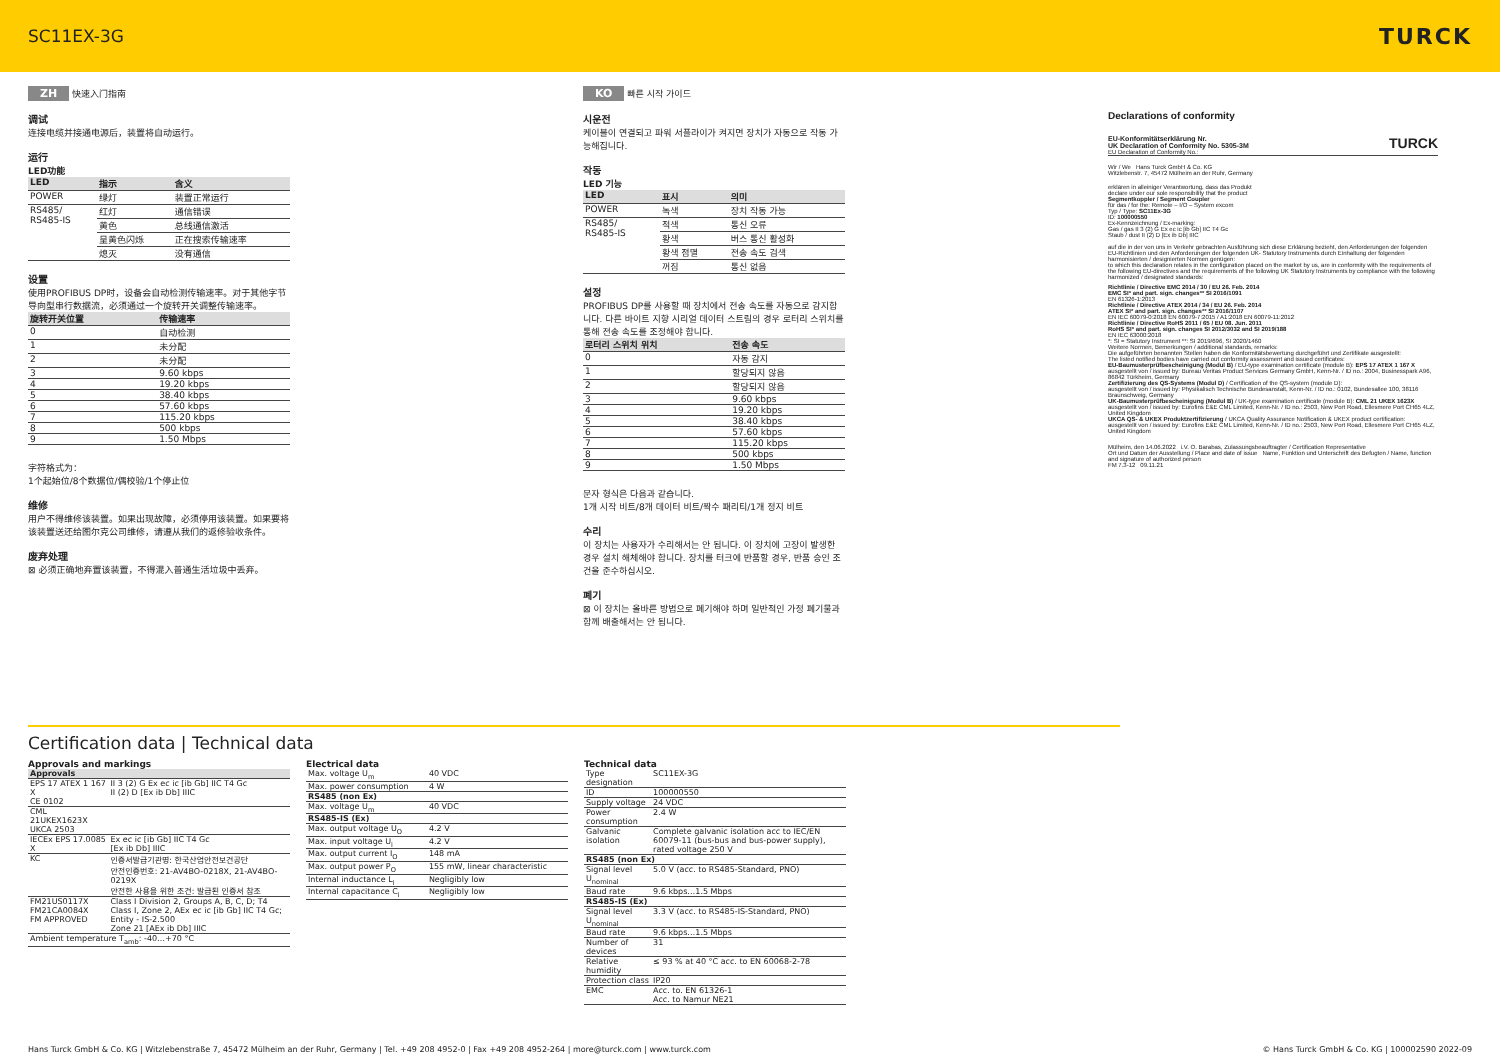SC11EX-3G TURCK
ZH 快速入门指南
调试
连接电缆并接通电源后，装置将自动运行。
运行
LED功能
| LED | 指示 | 含义 |
| --- | --- | --- |
| POWER | 绿灯 | 装置正常运行 |
| RS485/ RS485-IS | 红灯 | 通信错误 |
| | 黄色 | 总线通信激活 |
| | 呈黄色闪烁 | 正在搜索传输速率 |
| | 熄灭 | 没有通信 |
设置
使用PROFIBUS DP时，设备会自动检测传输速率。对于其他字节导向型串行数据流，必须通过一个旋转开关调整传输速率。
| 旋转开关位置 | 传输速率 |
| --- | --- |
| 0 | 自动检测 |
| 1 | 未分配 |
| 2 | 未分配 |
| 3 | 9.60 kbps |
| 4 | 19.20 kbps |
| 5 | 38.40 kbps |
| 6 | 57.60 kbps |
| 7 | 115.20 kbps |
| 8 | 500 kbps |
| 9 | 1.50 Mbps |
字符格式为：
1个起始位/8个数据位/偶校验/1个停止位
维修
用户不得维修该装置。如果出现故障，必须停用该装置。如果要将该装置送还给图尔克公司维修，请遵从我们的返修验收条件。
废弃处理
⊠ 必须正确地弃置该装置，不得混入普通生活垃圾中丢弃。
KO 빠른 시작 가이드
시운전
케이블이 연결되고 파워 서플라이가 켜지면 장치가 자동으로 작동 가능해집니다.
작동
LED 기능
| LED | 표시 | 의미 |
| --- | --- | --- |
| POWER | 녹색 | 장치 작동 가능 |
| RS485/ RS485-IS | 적색 | 통신 오류 |
| | 황색 | 버스 통신 활성화 |
| | 황색 점멸 | 전송 속도 검색 |
| | 꺼짐 | 통신 없음 |
설정
PROFIBUS DP를 사용할 때 장치에서 전송 속도를 자동으로 감지합니다. 다른 바이트 지향 시리얼 데이터 스트림의 경우 로터리 스위치를 통해 전송 속도를 조정해야 합니다.
| 로터리 스위치 위치 | 전송 속도 |
| --- | --- |
| 0 | 자동 감지 |
| 1 | 할당되지 않음 |
| 2 | 할당되지 않음 |
| 3 | 9.60 kbps |
| 4 | 19.20 kbps |
| 5 | 38.40 kbps |
| 6 | 57.60 kbps |
| 7 | 115.20 kbps |
| 8 | 500 kbps |
| 9 | 1.50 Mbps |
문자 형식은 다음과 같습니다.
1개 시작 비트/8개 데이터 비트/짝수 패리티/1개 정지 비트
수리
이 장치는 사용자가 수리해서는 안 됩니다. 이 장치에 고장이 발생한 경우 설치 해체해야 합니다. 장치를 터크에 반품할 경우, 반품 승인 조건을 준수하십시오.
폐기
⊠ 이 장치는 올바른 방법으로 폐기해야 하며 일반적인 가정 폐기물과 함께 배출해서는 안 됩니다.
Declarations of conformity
EU-Konformitätserklärung Nr.
UK Declaration of Conformity No. 5305-3M
EU Declaration of Conformity No.:
TURCK
Wir / We Hans Turck GmbH & Co. KG
Witzlebenstr. 7, 45472 Mülheim an der Ruhr, Germany
erklären in alleiniger Verantwortung, dass das Produkt
declare under our sole responsibility that the product
Segmentkoppler / Segment Coupler
für das / for the: Remote – I/O – System excom
Typ / Type: SC11Ex-3G
ID: 100000550
Ex-Kennzeichnung / Ex-marking:
Gas / gas II 3 (2) G Ex ec ic [ib Gb] IIC T4 Gc
Staub / dust II (2) D [Ex ib Db] IIIC
auf die in der von uns in Verkehr gebrachten Ausführung sich diese Erklärung bezieht, den Anforderungen der folgenden EU-Richtlinien und den Anforderungen der folgenden UK- Statutory Instruments durch Einhaltung der folgenden harmonisierten / designierten Normen genügen:
to which this declaration relates in the configuration placed on the market by us, are in conformity with the requirements of the following EU-directives and the requirements of the following UK Statutory Instruments by compliance with the following harmonized / designated standards:
Richtlinie / Directive EMC 2014 / 30 / EU 26. Feb. 2014
EMC SI* and part. sign. changes** SI 2016/1091
EN 61326-1:2013
Richtlinie / Directive ATEX 2014 / 34 / EU 26. Feb. 2014
ATEX SI* and part. sign. changes** SI 2016/1107
EN IEC 60079-0:2018 EN 60079-7:2015 / A1:2018 EN 60079-11:2012
Richtlinie / Directive RoHS 2011 / 65 / EU 08. Jun. 2011
RoHS SI* and part. sign. changes SI 2012/3032 and SI 2019/188
EN IEC 63000:2018
*: SI = Statutory Instrument **: SI 2019/696, SI 2020/1460
Weitere Normen, Bemerkungen / additional standards, remarks:
Die aufgeführten benannten Stellen haben die Konformitätsbewertung durchgeführt und Zertifikate ausgestellt:
The listed notified bodies have carried out conformity assessment and issued certificates:
EU-Baumusterprüfbescheinigung (Modul B) / EU-type examination certificate (module B): EPS 17 ATEX 1 167 X
ausgestellt von / issued by: Bureau Veritas Product Services Germany GmbH, Kenn-Nr. / ID no.: 2004, Businesspark A96, 86842 Türkheim, Germany
Zertifizierung des QS-Systems (Modul D) / Certification of the QS-system (module D):
ausgestellt von / issued by: Physikalisch Technische Bundesanstalt, Kenn-Nr. / ID no.: 0102, Bundesallee 100, 38116 Braunschweig, Germany
UK-Baumusterprüfbescheinigung (Modul B) / UK-type examination certificate (module B): CML 21 UKEX 1623X
ausgestellt von / issued by: Eurofins E&E CML Limited, Kenn-Nr. / ID no.: 2503, New Port Road, Ellesmere Port CH65 4LZ, United Kingdom
UKCA QS- & UKEX Produktzertifizierung / UKCA Quality Assurance Notification & UKEX product certification:
ausgestellt von / issued by: Eurofins E&E CML Limited, Kenn-Nr. / ID no.: 2503, New Port Road, Ellesmere Port CH65 4LZ, United Kingdom
Mülheim, den 14.06.2022 i.V. O. Barabas, Zulassungsbeauftragter / Certification Representative
Ort und Datum der Ausstellung / Place and date of issue Name, Funktion und Unterschrift des Befugten / Name, function and signature of authorized person
FM 7.3-12 09.11.21
Certification data | Technical data
Approvals and markings
| Approvals | |
| --- | --- |
| EPS 17 ATEX 1 167 X CE 0102 | II 3 (2) G Ex ec ic [ib Gb] IIC T4 Gc II (2) D [Ex ib Db] IIIC |
| CML 21UKEX1623X UKCA 2503 | |
| IECEx EPS 17.0085 X | Ex ec ic [ib Gb] IIC T4 Gc [Ex ib Db] IIIC |
| KC | 인증서발급기관명: 한국산업안전보건공단 안전인증번호: 21-AV4BO-0218X, 21-AV4BO-0219X 안전한 사용을 위한 조건: 발급된 인증서 참조 |
| FM21US0117X FM21CA0084X FM APPROVED | Class I Division 2, Groups A, B, C, D; T4 Class I, Zone 2, AEx ec ic [ib Gb] IIC T4 Gc; Entity - IS-2.500 Zone 21 [AEx ib Db] IIIC |
| Ambient temperature T<sub>amb</sub>: -40…+70 °C | |
Electrical data
| Max. voltage U<sub>m</sub> | 40 VDC |
| Max. power consumption | 4 W |
| RS485 (non Ex) | |
| Max. voltage U<sub>m</sub> | 40 VDC |
| RS485-IS (Ex) | |
| Max. output voltage U<sub>O</sub> | 4.2 V |
| Max. input voltage U<sub>i</sub> | 4.2 V |
| Max. output current I<sub>O</sub> | 148 mA |
| Max. output power P<sub>O</sub> | 155 mW, linear characteristic |
| Internal inductance L<sub>i</sub> | Negligibly low |
| Internal capacitance C<sub>i</sub> | Negligibly low |
Technical data
| Type designation | SC11EX-3G |
| ID | 100000550 |
| Supply voltage | 24 VDC |
| Power consumption | 2.4 W |
| Galvanic isolation | Complete galvanic isolation acc to IEC/EN 60079-11 (bus-bus and bus-power supply), rated voltage 250 V |
| RS485 (non Ex) | |
| Signal level U<sub>nominal</sub> | 5.0 V (acc. to RS485-Standard, PNO) |
| Baud rate | 9.6 kbps…1.5 Mbps |
| RS485-IS (Ex) | |
| Signal level U<sub>nominal</sub> | 3.3 V (acc. to RS485-IS-Standard, PNO) |
| Baud rate | 9.6 kbps…1.5 Mbps |
| Number of devices | 31 |
| Relative humidity | ≤ 93 % at 40 °C acc. to EN 60068-2-78 |
| Protection class | IP20 |
| EMC | Acc. to. EN 61326-1 Acc. to Namur NE21 |
Hans Turck GmbH & Co. KG | Witzlebenstraße 7, 45472 Mülheim an der Ruhr, Germany | Tel. +49 208 4952-0 | Fax +49 208 4952-264 | more@turck.com | www.turck.com © Hans Turck GmbH & Co. KG | 100002590 2022-09